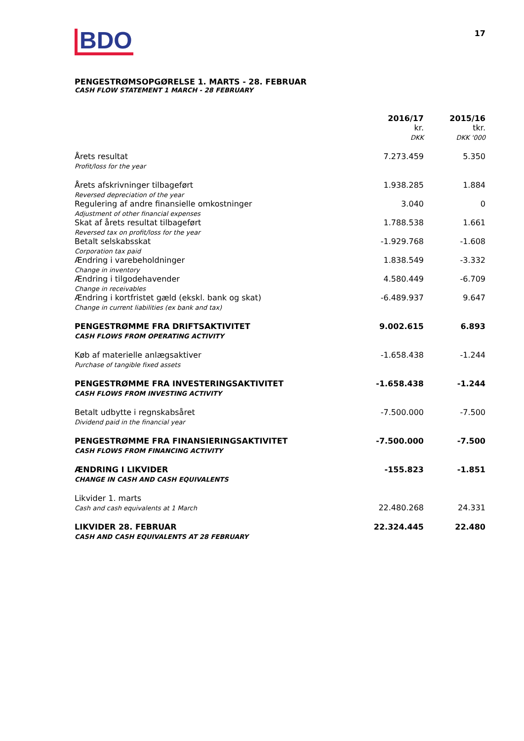BDO
17
PENGESTRØMSOPGØRELSE 1. MARTS - 28. FEBRUAR
CASH FLOW STATEMENT 1 MARCH - 28 FEBRUARY
| | 2016/17 kr. DKK | 2015/16 tkr. DKK '000 |
| Årets resultat Profit/loss for the year | 7.273.459 | 5.350 |
| Årets afskrivninger tilbageført Reversed depreciation of the year | 1.938.285 | 1.884 |
| Regulering af andre finansielle omkostninger Adjustment of other financial expenses | 3.040 | 0 |
| Skat af årets resultat tilbageført Reversed tax on profit/loss for the year | 1.788.538 | 1.661 |
| Betalt selskabsskat Corporation tax paid | -1.929.768 | -1.608 |
| Ændring i varebeholdninger Change in inventory | 1.838.549 | -3.332 |
| Ændring i tilgodehavender Change in receivables | 4.580.449 | -6.709 |
| Ændring i kortfristet gæld (ekskl. bank og skat) Change in current liabilities (ex bank and tax) | -6.489.937 | 9.647 |
| PENGESTRØMME FRA DRIFTSAKTIVITET CASH FLOWS FROM OPERATING ACTIVITY | 9.002.615 | 6.893 |
| Køb af materielle anlægsaktiver Purchase of tangible fixed assets | -1.658.438 | -1.244 |
| PENGESTRØMME FRA INVESTERINGSAKTIVITET CASH FLOWS FROM INVESTING ACTIVITY | -1.658.438 | -1.244 |
| Betalt udbytte i regnskabsåret Dividend paid in the financial year | -7.500.000 | -7.500 |
| PENGESTRØMME FRA FINANSIERINGSAKTIVITET CASH FLOWS FROM FINANCING ACTIVITY | -7.500.000 | -7.500 |
| ÆNDRING I LIKVIDER CHANGE IN CASH AND CASH EQUIVALENTS | -155.823 | -1.851 |
| Likvider 1. marts Cash and cash equivalents at 1 March | 22.480.268 | 24.331 |
| LIKVIDER 28. FEBRUAR CASH AND CASH EQUIVALENTS AT 28 FEBRUARY | 22.324.445 | 22.480 |